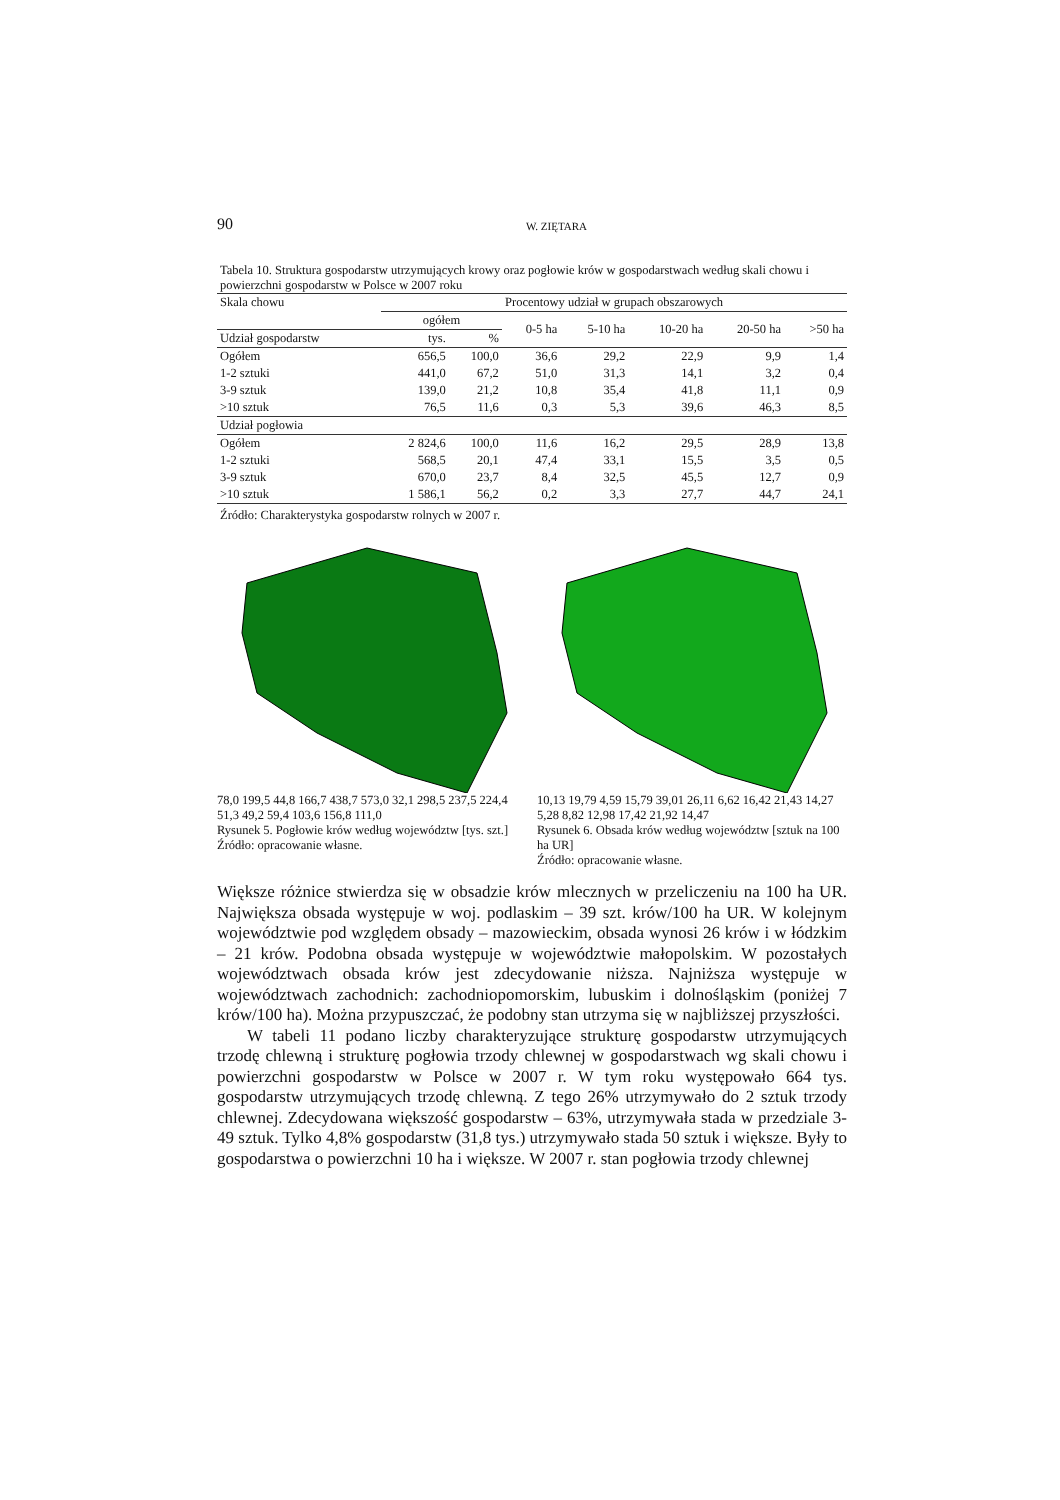90 W. ZIĘTARA
Tabela 10. Struktura gospodarstw utrzymujących krowy oraz pogłowie krów w gospodarstwach według skali chowu i powierzchni gospodarstw w Polsce w 2007 roku
| Skala chowu | Procentowy udział w grupach obszarowych | | | | | | |
| --- | --- | --- | --- | --- | --- | --- | --- |
| | ogółem | | 0-5 ha | 5-10 ha | 10-20 ha | 20-50 ha | >50 ha |
| Udział gospodarstw | tys. | % | | | | | |
| Ogółem | 656,5 | 100,0 | 36,6 | 29,2 | 22,9 | 9,9 | 1,4 |
| 1-2 sztuki | 441,0 | 67,2 | 51,0 | 31,3 | 14,1 | 3,2 | 0,4 |
| 3-9 sztuk | 139,0 | 21,2 | 10,8 | 35,4 | 41,8 | 11,1 | 0,9 |
| >10 sztuk | 76,5 | 11,6 | 0,3 | 5,3 | 39,6 | 46,3 | 8,5 |
| Udział pogłowia | | | | | | | |
| Ogółem | 2 824,6 | 100,0 | 11,6 | 16,2 | 29,5 | 28,9 | 13,8 |
| 1-2 sztuki | 568,5 | 20,1 | 47,4 | 33,1 | 15,5 | 3,5 | 0,5 |
| 3-9 sztuk | 670,0 | 23,7 | 8,4 | 32,5 | 45,5 | 12,7 | 0,9 |
| >10 sztuk | 1 586,1 | 56,2 | 0,2 | 3,3 | 27,7 | 44,7 | 24,1 |
Źródło: Charakterystyka gospodarstw rolnych w 2007 r.
78,0 199,5 44,8 166,7 438,7 573,0 32,1 298,5 237,5 224,4 51,3 49,2 59,4 103,6 156,8 111,0
Rysunek 5. Pogłowie krów według województw [tys. szt.]
Źródło: opracowanie własne.
10,13 19,79 4,59 15,79 39,01 26,11 6,62 16,42 21,43 14,27 5,28 8,82 12,98 17,42 21,92 14,47
Rysunek 6. Obsada krów według województw [sztuk na 100 ha UR]
Źródło: opracowanie własne.
Większe różnice stwierdza się w obsadzie krów mlecznych w przeliczeniu na 100 ha UR. Największa obsada występuje w woj. podlaskim – 39 szt. krów/100 ha UR. W kolejnym województwie pod względem obsady – mazowieckim, obsada wynosi 26 krów i w łódzkim – 21 krów. Podobna obsada występuje w województwie małopolskim. W pozostałych województwach obsada krów jest zdecydowanie niższa. Najniższa występuje w województwach zachodnich: zachodniopomorskim, lubuskim i dolnośląskim (poniżej 7 krów/100 ha). Można przypuszczać, że podobny stan utrzyma się w najbliższej przyszłości.
W tabeli 11 podano liczby charakteryzujące strukturę gospodarstw utrzymujących trzodę chlewną i strukturę pogłowia trzody chlewnej w gospodarstwach wg skali chowu i powierzchni gospodarstw w Polsce w 2007 r. W tym roku występowało 664 tys. gospodarstw utrzymujących trzodę chlewną. Z tego 26% utrzymywało do 2 sztuk trzody chlewnej. Zdecydowana większość gospodarstw – 63%, utrzymywała stada w przedziale 3-49 sztuk. Tylko 4,8% gospodarstw (31,8 tys.) utrzymywało stada 50 sztuk i większe. Były to gospodarstwa o powierzchni 10 ha i większe. W 2007 r. stan pogłowia trzody chlewnej